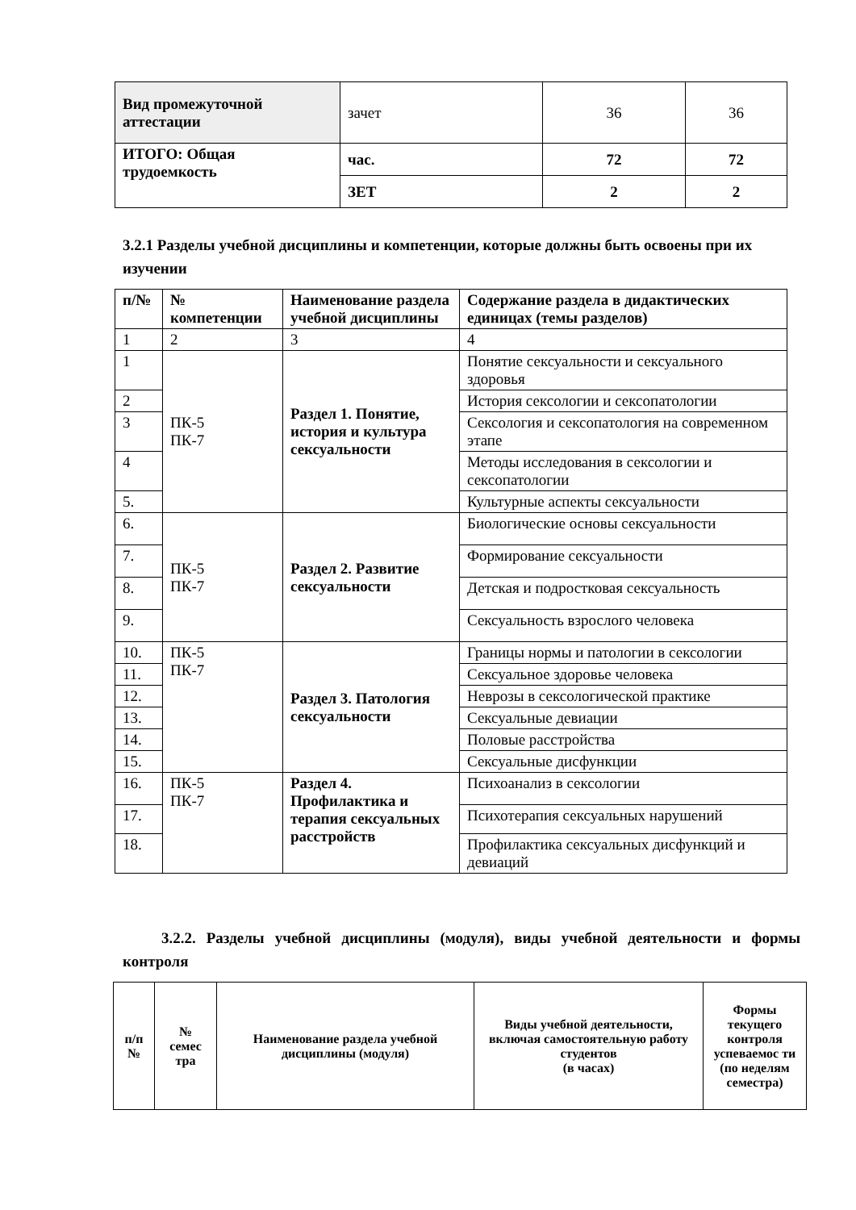| Вид промежуточной аттестации | зачет | 36 | 36 |
| ИТОГО: Общая трудоемкость | час. | 72 | 72 |
| | ЗЕТ | 2 | 2 |
3.2.1 Разделы учебной дисциплины и компетенции, которые должны быть освоены при их изучении
| п/№ | № компетенции | Наименование раздела учебной дисциплины | Содержание раздела в дидактических единицах (темы разделов) |
| --- | --- | --- | --- |
| 1 | 2 | 3 | 4 |
| 1 | ПК-5 ПК-7 | Раздел 1. Понятие, история и культура сексуальности | Понятие сексуальности и сексуального здоровья |
| 2 | | | История сексологии и сексопатологии |
| 3 | | | Сексология и сексопатология на современном этапе |
| 4 | | | Методы исследования в сексологии и сексопатологии |
| 5. | | | Культурные аспекты сексуальности |
| 6. | ПК-5 ПК-7 | Раздел 2. Развитие сексуальности | Биологические основы сексуальности |
| 7. | | | Формирование сексуальности |
| 8. | | | Детская и подростковая сексуальность |
| 9. | | | Сексуальность взрослого человека |
| 10. | ПК-5 ПК-7 | Раздел 3. Патология сексуальности | Границы нормы и патологии в сексологии |
| 11. | | | Сексуальное здоровье человека |
| 12. | | | Неврозы в сексологической практике |
| 13. | | | Сексуальные девиации |
| 14. | | | Половые расстройства |
| 15. | | | Сексуальные дисфункции |
| 16. | ПК-5 ПК-7 | Раздел 4. Профилактика и терапия сексуальных расстройств | Психоанализ в сексологии |
| 17. | | | Психотерапия сексуальных нарушений |
| 18. | | | Профилактика сексуальных дисфункций и девиаций |
3.2.2. Разделы учебной дисциплины (модуля), виды учебной деятельности и формы контроля
| п/п № | № семес тра | Наименование раздела учебной дисциплины (модуля) | Виды учебной деятельности, включая самостоятельную работу студентов (в часах) | Формы текущего контроля успеваемос ти (по неделям семестра) |
| --- | --- | --- | --- | --- |